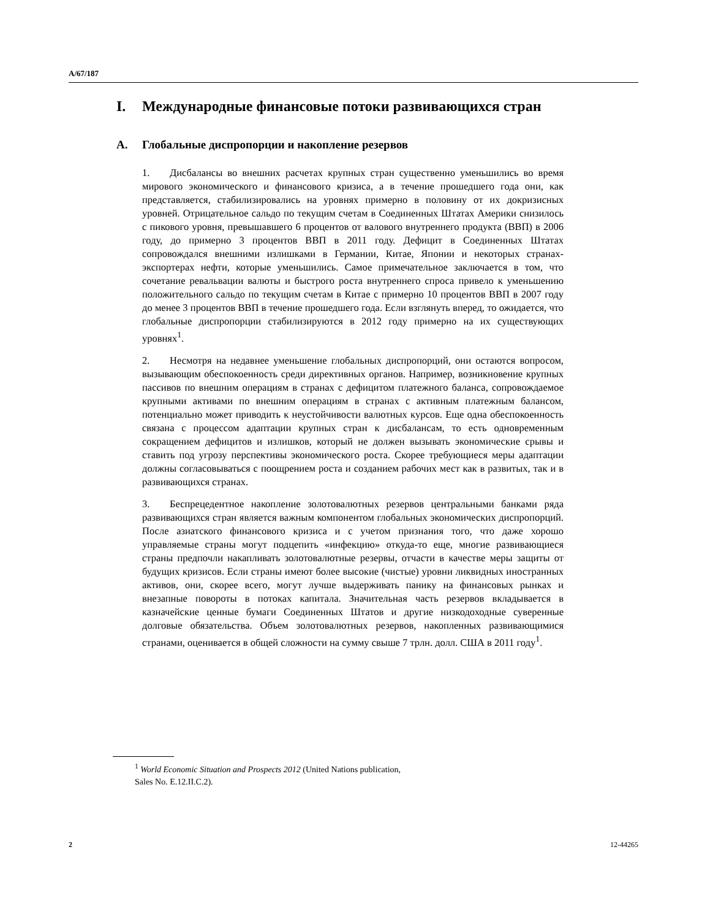A/67/187
I. Международные финансовые потоки развивающихся стран
A. Глобальные диспропорции и накопление резервов
1. Дисбалансы во внешних расчетах крупных стран существенно уменьшились во время мирового экономического и финансового кризиса, а в течение прошедшего года они, как представляется, стабилизировались на уровнях примерно в половину от их докризисных уровней. Отрицательное сальдо по текущим счетам в Соединенных Штатах Америки снизилось с пикового уровня, превышавшего 6 процентов от валового внутреннего продукта (ВВП) в 2006 году, до примерно 3 процентов ВВП в 2011 году. Дефицит в Соединенных Штатах сопровождался внешними излишками в Германии, Китае, Японии и некоторых странах-экспортерах нефти, которые уменьшились. Самое примечательное заключается в том, что сочетание ревальвации валюты и быстрого роста внутреннего спроса привело к уменьшению положительного сальдо по текущим счетам в Китае с примерно 10 процентов ВВП в 2007 году до менее 3 процентов ВВП в течение прошедшего года. Если взглянуть вперед, то ожидается, что глобальные диспропорции стабилизируются в 2012 году примерно на их существующих уровнях<sup>1</sup>.
2. Несмотря на недавнее уменьшение глобальных диспропорций, они остаются вопросом, вызывающим обеспокоенность среди директивных органов. Например, возникновение крупных пассивов по внешним операциям в странах с дефицитом платежного баланса, сопровождаемое крупными активами по внешним операциям в странах с активным платежным балансом, потенциально может приводить к неустойчивости валютных курсов. Еще одна обеспокоенность связана с процессом адаптации крупных стран к дисбалансам, то есть одновременным сокращением дефицитов и излишков, который не должен вызывать экономические срывы и ставить под угрозу перспективы экономического роста. Скорее требующиеся меры адаптации должны согласовываться с поощрением роста и созданием рабочих мест как в развитых, так и в развивающихся странах.
3. Беспрецедентное накопление золотовалютных резервов центральными банками ряда развивающихся стран является важным компонентом глобальных экономических диспропорций. После азиатского финансового кризиса и с учетом признания того, что даже хорошо управляемые страны могут подцепить «инфекцию» откуда-то еще, многие развивающиеся страны предпочли накапливать золотовалютные резервы, отчасти в качестве меры защиты от будущих кризисов. Если страны имеют более высокие (чистые) уровни ликвидных иностранных активов, они, скорее всего, могут лучше выдерживать панику на финансовых рынках и внезапные повороты в потоках капитала. Значительная часть резервов вкладывается в казначейские ценные бумаги Соединенных Штатов и другие низкодоходные суверенные долговые обязательства. Объем золотовалютных резервов, накопленных развивающимися странами, оценивается в общей сложности на сумму свыше 7 трлн. долл. США в 2011 году<sup>1</sup>.
<sup>1</sup> World Economic Situation and Prospects 2012 (United Nations publication,
Sales No. E.12.II.C.2).
2 12-44265